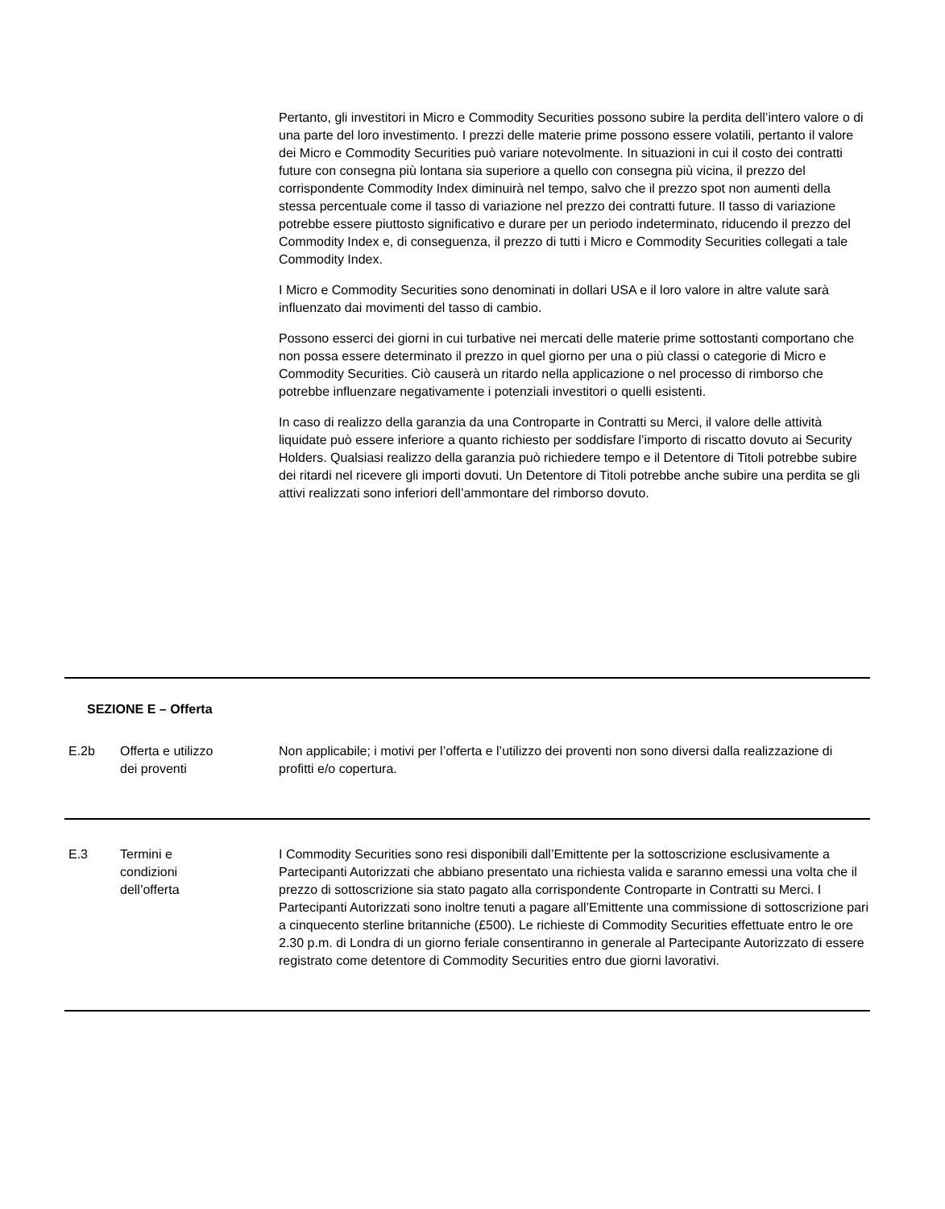Pertanto, gli investitori in Micro e Commodity Securities possono subire la perdita dell’intero valore o di una parte del loro investimento. I prezzi delle materie prime possono essere volatili, pertanto il valore dei Micro e Commodity Securities può variare notevolmente. In situazioni in cui il costo dei contratti future con consegna più lontana sia superiore a quello con consegna più vicina, il prezzo del corrispondente Commodity Index diminuirà nel tempo, salvo che il prezzo spot non aumenti della stessa percentuale come il tasso di variazione nel prezzo dei contratti future. Il tasso di variazione potrebbe essere piuttosto significativo e durare per un periodo indeterminato, riducendo il prezzo del Commodity Index e, di conseguenza, il prezzo di tutti i Micro e Commodity Securities collegati a tale Commodity Index.
I Micro e Commodity Securities sono denominati in dollari USA e il loro valore in altre valute sarà influenzato dai movimenti del tasso di cambio.
Possono esserci dei giorni in cui turbative nei mercati delle materie prime sottostanti comportano che non possa essere determinato il prezzo in quel giorno per una o più classi o categorie di Micro e Commodity Securities. Ciò causerà un ritardo nella applicazione o nel processo di rimborso che potrebbe influenzare negativamente i potenziali investitori o quelli esistenti.
In caso di realizzo della garanzia da una Controparte in Contratti su Merci, il valore delle attività liquidate può essere inferiore a quanto richiesto per soddisfare l’importo di riscatto dovuto ai Security Holders. Qualsiasi realizzo della garanzia può richiedere tempo e il Detentore di Titoli potrebbe subire dei ritardi nel ricevere gli importi dovuti. Un Detentore di Titoli potrebbe anche subire una perdita se gli attivi realizzati sono inferiori dell’ammontare del rimborso dovuto.
| SEZIONE E – Offerta | | |
| E.2b | Offerta e utilizzo dei proventi | Non applicabile; i motivi per l’offerta e l’utilizzo dei proventi non sono diversi dalla realizzazione di profitti e/o copertura. |
| E.3 | Termini e condizioni dell’offerta | I Commodity Securities sono resi disponibili dall’Emittente per la sottoscrizione esclusivamente a Partecipanti Autorizzati che abbiano presentato una richiesta valida e saranno emessi una volta che il prezzo di sottoscrizione sia stato pagato alla corrispondente Controparte in Contratti su Merci. I Partecipanti Autorizzati sono inoltre tenuti a pagare all’Emittente una commissione di sottoscrizione pari a cinquecento sterline britanniche (£500). Le richieste di Commodity Securities effettuate entro le ore 2.30 p.m. di Londra di un giorno feriale consentiranno in generale al Partecipante Autorizzato di essere registrato come detentore di Commodity Securities entro due giorni lavorativi. |